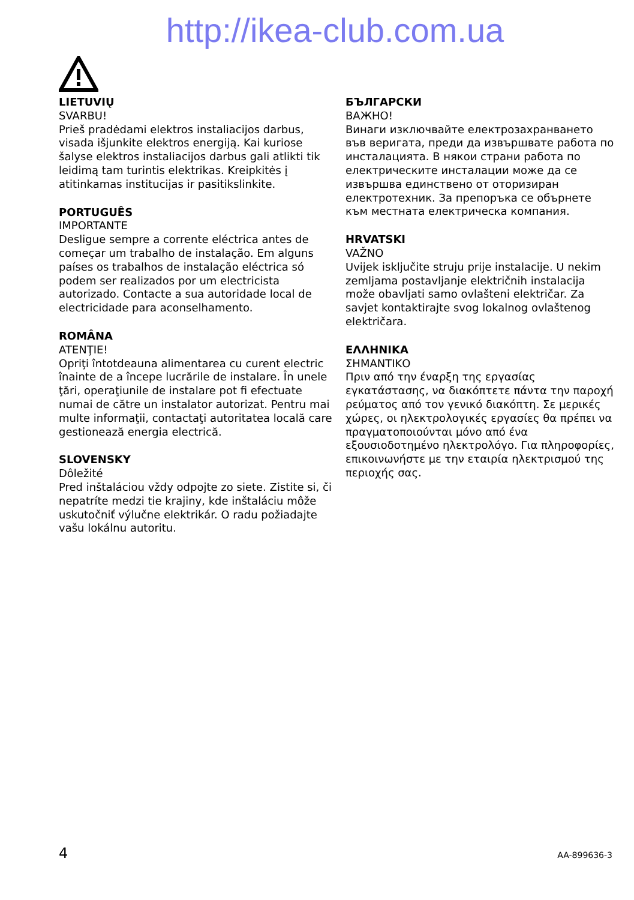http://ikea-club.com.ua
LIETUVIŲ
SVARBU!
Prieš pradėdami elektros instaliacijos darbus, visada išjunkite elektros energiją. Kai kuriose šalyse elektros instaliacijos darbus gali atlikti tik leidimą tam turintis elektrikas. Kreipkitės į atitinkamas institucijas ir pasitikslinkite.
PORTUGUÊS
IMPORTANTE
Desligue sempre a corrente eléctrica antes de começar um trabalho de instalação. Em alguns países os trabalhos de instalação eléctrica só podem ser realizados por um electricista autorizado. Contacte a sua autoridade local de electricidade para aconselhamento.
ROMÂNA
ATENŢIE!
Opriţi întotdeauna alimentarea cu curent electric înainte de a începe lucrările de instalare. În unele ţări, operaţiunile de instalare pot fi efectuate numai de către un instalator autorizat. Pentru mai multe informaţii, contactaţi autoritatea locală care gestionează energia electrică.
SLOVENSKY
Dôležité
Pred inštaláciou vždy odpojte zo siete. Zistite si, či nepatríte medzi tie krajiny, kde inštaláciu môže uskutočniť výlučne elektrikár. O radu požiadajte vašu lokálnu autoritu.
БЪЛГАРСКИ
ВАЖНО!
Винаги изключвайте електрозахранването във веригата, преди да извършвате работа по инсталацията. В някои страни работа по електрическите инсталации може да се извършва единствено от оторизиран електротехник. За препоръка се обърнете към местната електрическа компания.
HRVATSKI
VAŽNO
Uvijek isključite struju prije instalacije. U nekim zemljama postavljanje električnih instalacija može obavljati samo ovlašteni električar. Za savjet kontaktirajte svog lokalnog ovlaštenog električara.
ΕΛΛΗΝΙΚΑ
ΣΗΜΑΝΤΙΚΟ
Πριν από την έναρξη της εργασίας εγκατάστασης, να διακόπτετε πάντα την παροχή ρεύματος από τον γενικό διακόπτη. Σε μερικές χώρες, οι ηλεκτρολογικές εργασίες θα πρέπει να πραγματοποιούνται μόνο από ένα εξουσιοδοτημένο ηλεκτρολόγο. Για πληροφορίες, επικοινωνήστε με την εταιρία ηλεκτρισμού της περιοχής σας.
4 AA-899636-3